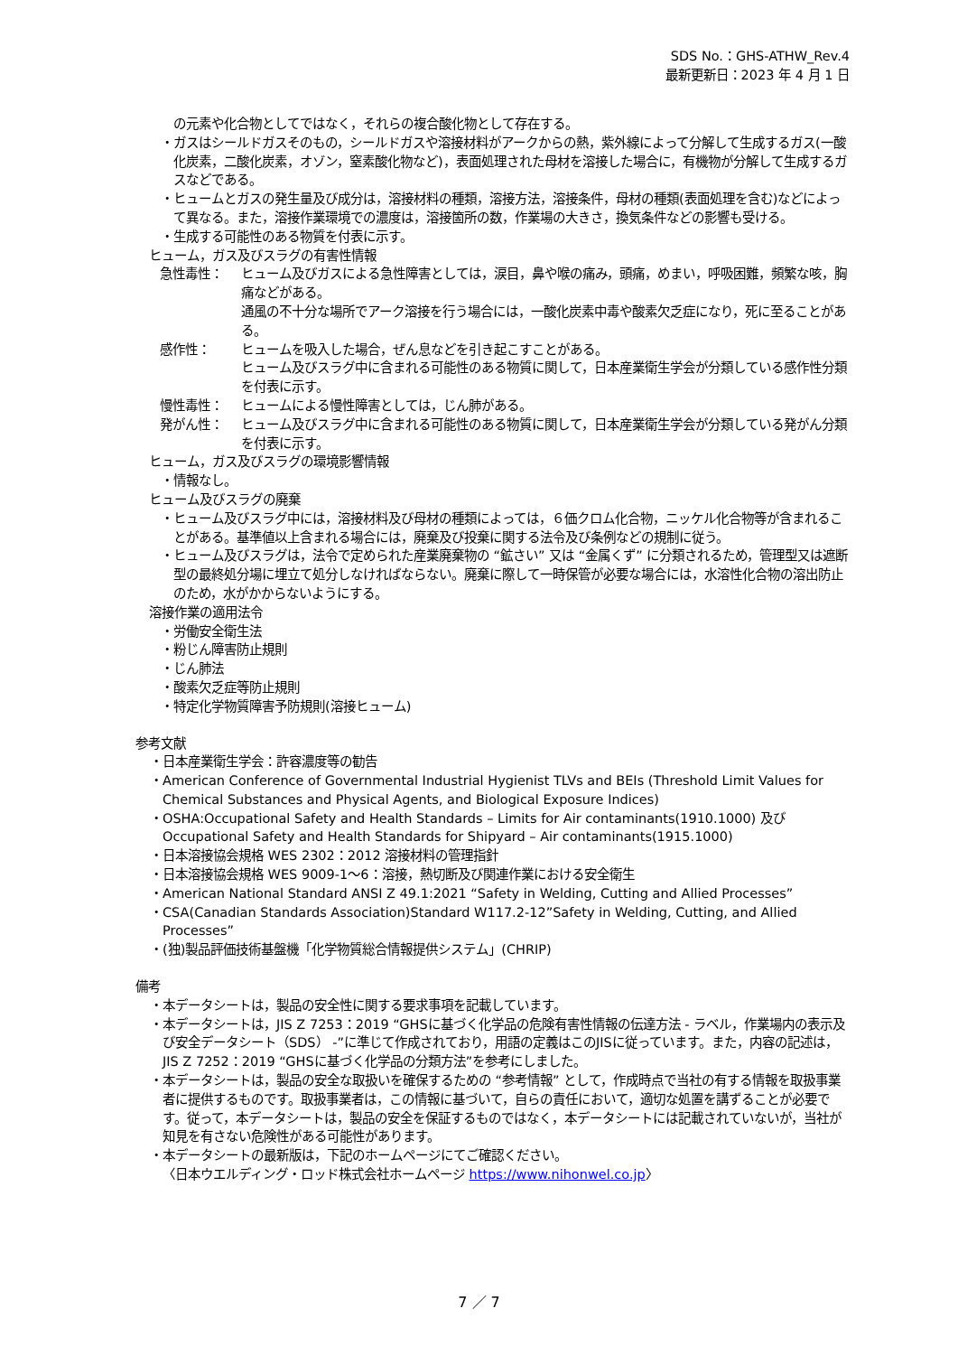SDS No.：GHS-ATHW_Rev.4
最新更新日：2023 年 4 月 1 日
の元素や化合物としてではなく，それらの複合酸化物として存在する。
・ガスはシールドガスそのもの，シールドガスや溶接材料がアークからの熱，紫外線によって分解して生成するガス(一酸化炭素，二酸化炭素，オゾン，窒素酸化物など)，表面処理された母材を溶接した場合に，有機物が分解して生成するガスなどである。
・ヒュームとガスの発生量及び成分は，溶接材料の種類，溶接方法，溶接条件，母材の種類(表面処理を含む)などによって異なる。また，溶接作業環境での濃度は，溶接箇所の数，作業場の大きさ，換気条件などの影響も受ける。
・生成する可能性のある物質を付表に示す。
ヒューム，ガス及びスラグの有害性情報
急性毒性： ヒューム及びガスによる急性障害としては，涙目，鼻や喉の痛み，頭痛，めまい，呼吸困難，頻繁な咳，胸痛などがある。
通風の不十分な場所でアーク溶接を行う場合には，一酸化炭素中毒や酸素欠乏症になり，死に至ることがある。
感作性： ヒュームを吸入した場合，ぜん息などを引き起こすことがある。
ヒューム及びスラグ中に含まれる可能性のある物質に関して，日本産業衛生学会が分類している感作性分類を付表に示す。
慢性毒性： ヒュームによる慢性障害としては，じん肺がある。
発がん性： ヒューム及びスラグ中に含まれる可能性のある物質に関して，日本産業衛生学会が分類している発がん分類を付表に示す。
ヒューム，ガス及びスラグの環境影響情報
・情報なし。
ヒューム及びスラグの廃棄
・ヒューム及びスラグ中には，溶接材料及び母材の種類によっては，６価クロム化合物，ニッケル化合物等が含まれることがある。基準値以上含まれる場合には，廃棄及び投棄に関する法令及び条例などの規制に従う。
・ヒューム及びスラグは，法令で定められた産業廃棄物の “鉱さい” 又は “金属くず” に分類されるため，管理型又は遮断型の最終処分場に埋立て処分しなければならない。廃棄に際して一時保管が必要な場合には，水溶性化合物の溶出防止のため，水がかからないようにする。
溶接作業の適用法令
・労働安全衛生法
・粉じん障害防止規則
・じん肺法
・酸素欠乏症等防止規則
・特定化学物質障害予防規則(溶接ヒューム)
参考文献
・日本産業衛生学会：許容濃度等の勧告
・American Conference of Governmental Industrial Hygienist TLVs and BEIs (Threshold Limit Values for Chemical Substances and Physical Agents, and Biological Exposure Indices)
・OSHA:Occupational Safety and Health Standards – Limits for Air contaminants(1910.1000) 及び Occupational Safety and Health Standards for Shipyard – Air contaminants(1915.1000)
・日本溶接協会規格 WES 2302：2012 溶接材料の管理指針
・日本溶接協会規格 WES 9009-1～6：溶接，熱切断及び関連作業における安全衛生
・American National Standard ANSI Z 49.1:2021 “Safety in Welding, Cutting and Allied Processes”
・CSA(Canadian Standards Association)Standard W117.2-12”Safety in Welding, Cutting, and Allied Processes”
・(独)製品評価技術基盤機「化学物質総合情報提供システム」(CHRIP)
備考
・本データシートは，製品の安全性に関する要求事項を記載しています。
・本データシートは，JIS Z 7253：2019 “GHSに基づく化学品の危険有害性情報の伝達方法 - ラベル，作業場内の表示及び安全データシート（SDS） -”に準じて作成されており，用語の定義はこのJISに従っています。また，内容の記述は，JIS Z 7252：2019 “GHSに基づく化学品の分類方法”を参考にしました。
・本データシートは，製品の安全な取扱いを確保するための “参考情報” として，作成時点で当社の有する情報を取扱事業者に提供するものです。取扱事業者は，この情報に基づいて，自らの責任において，適切な処置を講ずることが必要です。従って，本データシートは，製品の安全を保証するものではなく，本データシートには記載されていないが，当社が知見を有さない危険性がある可能性があります。
・本データシートの最新版は，下記のホームページにてご確認ください。
〈日本ウエルディング・ロッド株式会社ホームページ https://www.nihonwel.co.jp〉
7 ／ 7